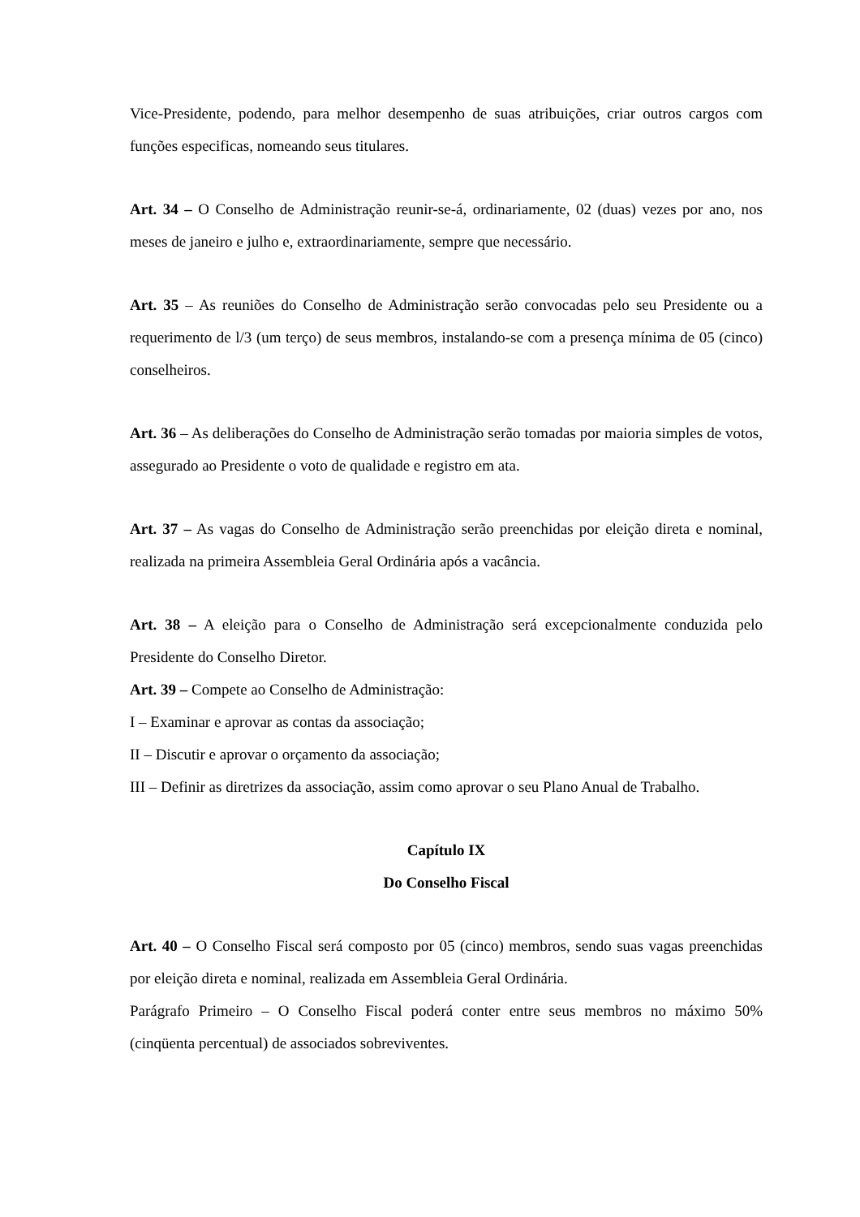Vice-Presidente, podendo, para melhor desempenho de suas atribuições, criar outros cargos com funções especificas, nomeando seus titulares.
Art. 34 – O Conselho de Administração reunir-se-á, ordinariamente, 02 (duas) vezes por ano, nos meses de janeiro e julho e, extraordinariamente, sempre que necessário.
Art. 35 – As reuniões do Conselho de Administração serão convocadas pelo seu Presidente ou a requerimento de l/3 (um terço) de seus membros, instalando-se com a presença mínima de 05 (cinco) conselheiros.
Art. 36 – As deliberações do Conselho de Administração serão tomadas por maioria simples de votos, assegurado ao Presidente o voto de qualidade e registro em ata.
Art. 37 – As vagas do Conselho de Administração serão preenchidas por eleição direta e nominal, realizada na primeira Assembleia Geral Ordinária após a vacância.
Art. 38 – A eleição para o Conselho de Administração será excepcionalmente conduzida pelo Presidente do Conselho Diretor.
Art. 39 – Compete ao Conselho de Administração:
I – Examinar e aprovar as contas da associação;
II – Discutir e aprovar o orçamento da associação;
III – Definir as diretrizes da associação, assim como aprovar o seu Plano Anual de Trabalho.
Capítulo IX
Do Conselho Fiscal
Art. 40 – O Conselho Fiscal será composto por 05 (cinco) membros, sendo suas vagas preenchidas por eleição direta e nominal, realizada em Assembleia Geral Ordinária.
Parágrafo Primeiro – O Conselho Fiscal poderá conter entre seus membros no máximo 50% (cinqüenta percentual) de associados sobreviventes.